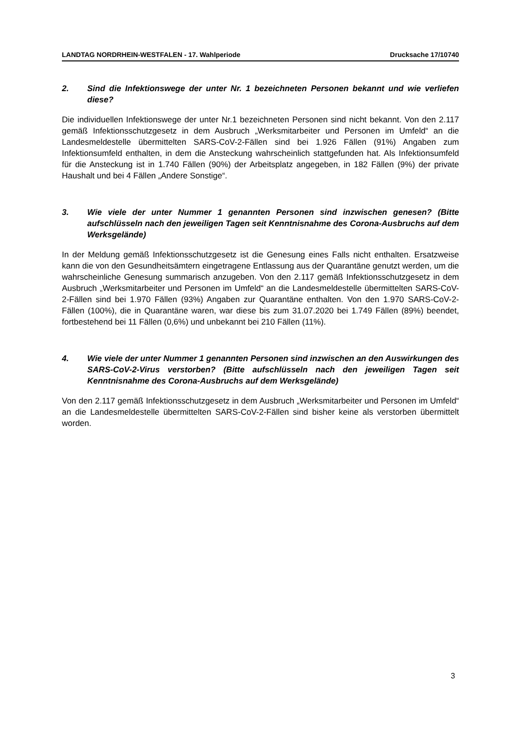LANDTAG NORDRHEIN-WESTFALEN - 17. Wahlperiode Drucksache 17/10740
2. Sind die Infektionswege der unter Nr. 1 bezeichneten Personen bekannt und wie verliefen diese?
Die individuellen Infektionswege der unter Nr.1 bezeichneten Personen sind nicht bekannt. Von den 2.117 gemäß Infektionsschutzgesetz in dem Ausbruch „Werksmitarbeiter und Personen im Umfeld“ an die Landesmeldestelle übermittelten SARS-CoV-2-Fällen sind bei 1.926 Fällen (91%) Angaben zum Infektionsumfeld enthalten, in dem die Ansteckung wahrscheinlich stattgefunden hat. Als Infektionsumfeld für die Ansteckung ist in 1.740 Fällen (90%) der Arbeitsplatz angegeben, in 182 Fällen (9%) der private Haushalt und bei 4 Fällen „Andere Sonstige“.
3. Wie viele der unter Nummer 1 genannten Personen sind inzwischen genesen? (Bitte aufschlüsseln nach den jeweiligen Tagen seit Kenntnisnahme des Corona-Ausbruchs auf dem Werksgelände)
In der Meldung gemäß Infektionsschutzgesetz ist die Genesung eines Falls nicht enthalten. Ersatzweise kann die von den Gesundheitsämtern eingetragene Entlassung aus der Quarantäne genutzt werden, um die wahrscheinliche Genesung summarisch anzugeben. Von den 2.117 gemäß Infektionsschutzgesetz in dem Ausbruch „Werksmitarbeiter und Personen im Umfeld“ an die Landesmeldestelle übermittelten SARS-CoV-2-Fällen sind bei 1.970 Fällen (93%) Angaben zur Quarantäne enthalten. Von den 1.970 SARS-CoV-2-Fällen (100%), die in Quarantäne waren, war diese bis zum 31.07.2020 bei 1.749 Fällen (89%) beendet, fortbestehend bei 11 Fällen (0,6%) und unbekannt bei 210 Fällen (11%).
4. Wie viele der unter Nummer 1 genannten Personen sind inzwischen an den Auswirkungen des SARS-CoV-2-Virus verstorben? (Bitte aufschlüsseln nach den jeweiligen Tagen seit Kenntnisnahme des Corona-Ausbruchs auf dem Werksgelände)
Von den 2.117 gemäß Infektionsschutzgesetz in dem Ausbruch „Werksmitarbeiter und Personen im Umfeld“ an die Landesmeldestelle übermittelten SARS-CoV-2-Fällen sind bisher keine als verstorben übermittelt worden.
3